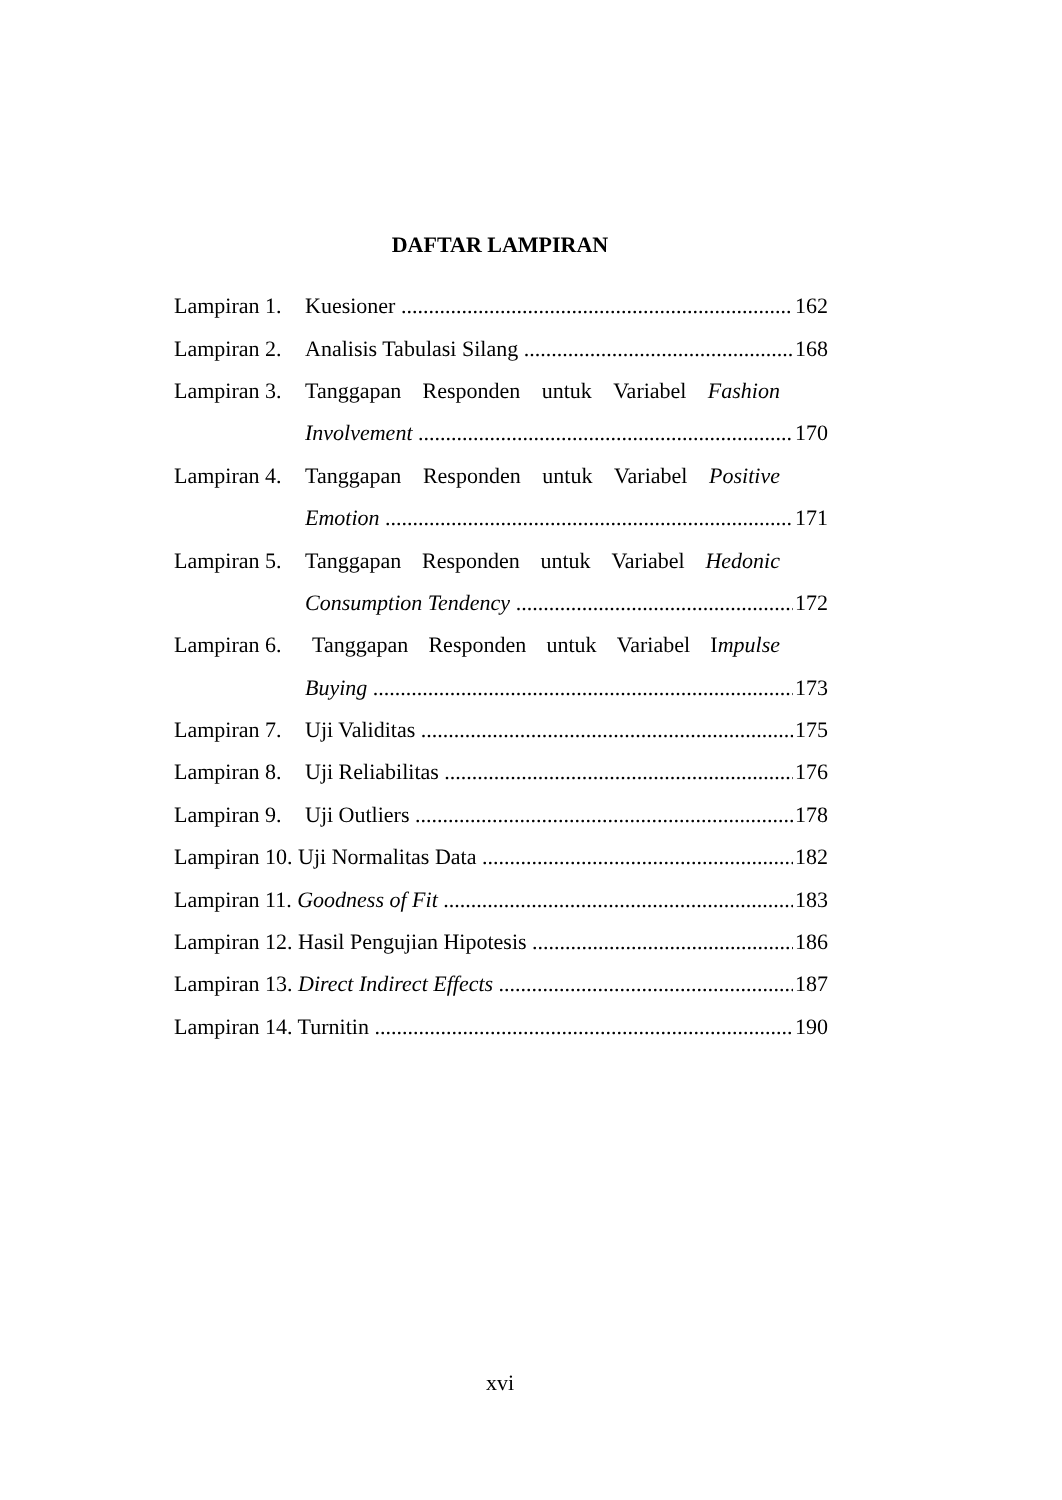DAFTAR LAMPIRAN
Lampiran 1. Kuesioner 162
Lampiran 2. Analisis Tabulasi Silang 168
Lampiran 3. Tanggapan Responden untuk Variabel Fashion
Involvement 170
Lampiran 4. Tanggapan Responden untuk Variabel Positive
Emotion 171
Lampiran 5. Tanggapan Responden untuk Variabel Hedonic
Consumption Tendency 172
Lampiran 6. Tanggapan Responden untuk Variabel Impulse
Buying 173
Lampiran 7. Uji Validitas 175
Lampiran 8. Uji Reliabilitas 176
Lampiran 9. Uji Outliers 178
Lampiran 10. Uji Normalitas Data 182
Lampiran 11. Goodness of Fit 183
Lampiran 12. Hasil Pengujian Hipotesis 186
Lampiran 13. Direct Indirect Effects 187
Lampiran 14. Turnitin 190
xvi